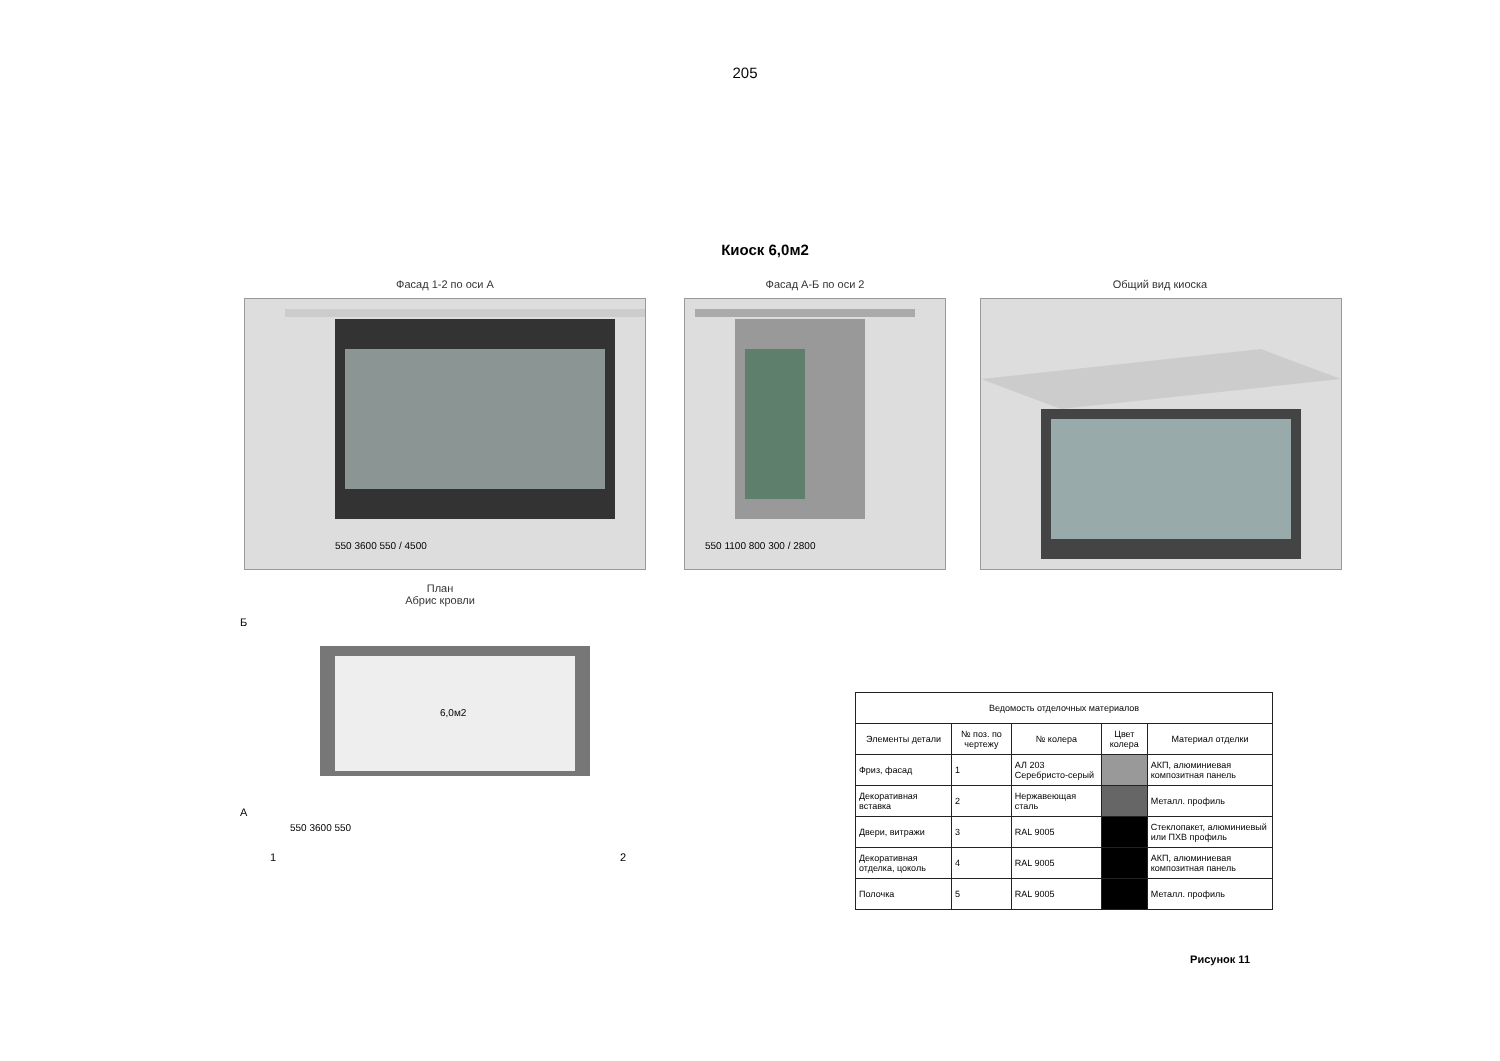205
Киоск 6,0м2
Фасад 1-2 по оси А
550 3600 550 / 4500
Фасад А-Б по оси 2
550 1100 800 300 / 2800
Общий вид киоска
План
Абрис кровли
6,0м2
Б
А
550 3600 550
1
2
| Ведомость отделочных материалов | | | | |
| --- | --- | --- | --- | --- |
| Элементы детали | № поз. по чертежу | № колера | Цвет колера | Материал отделки |
| Фриз, фасад | 1 | АЛ 203 Серебристо-серый | | АКП, алюминиевая композитная панель |
| Декоративная вставка | 2 | Нержавеющая сталь | | Металл. профиль |
| Двери, витражи | 3 | RAL 9005 | | Стеклопакет, алюминиевый или ПХВ профиль |
| Декоративная отделка, цоколь | 4 | RAL 9005 | | АКП, алюминиевая композитная панель |
| Полочка | 5 | RAL 9005 | | Металл. профиль |
Рисунок 11